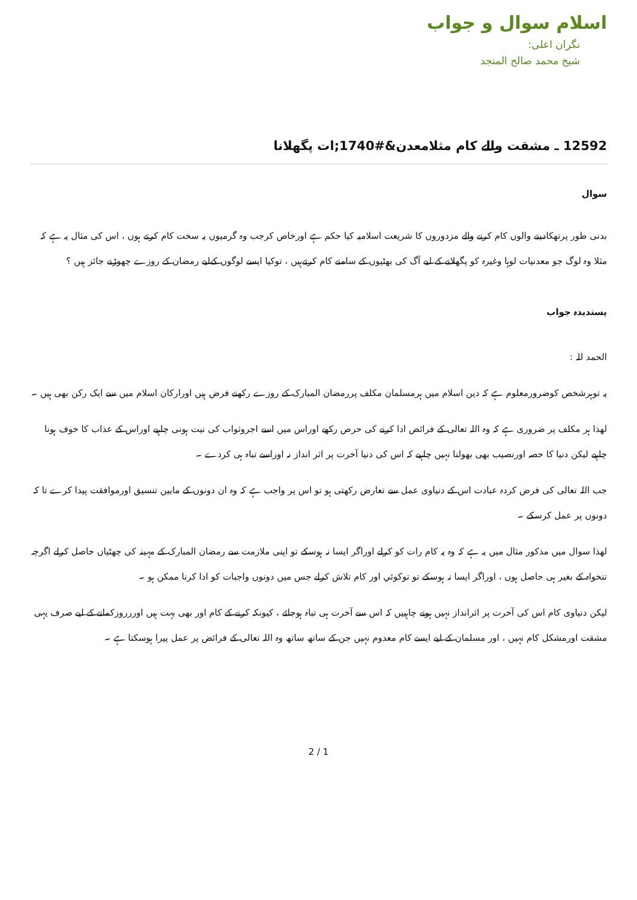اسلام سوال و جواب
نگران اعلی:
شیخ محمد صالح المنجد
12592 ـ مشقت والے کام مثلامعدن&#1740;ات پگھلانا
سوال
بدنی طور پرتھکادینے والوں کام کرنے والے مزدوروں کا شریعت اسلامیہ کیا حکم ہے اورخاص کرجب وہ گرمیوں یہ سخت کام کرتے ہوں ، اس کی مثال یہ ہے کہ مثلا وہ لوگ جو معدنیات لوہا وغیرہ کو پگھلانے کے لیے آگ کی بھٹیوں کے سامنے کام کرتےہیں ، توکیا ایسے لوگوں کےلیے رمضان کے روزے چھوڑنے جائز ہیں ؟
پسندیدہ جواب
الحمد للہ :
یہ توہرشخص کوضرورمعلوم ہے کہ دین اسلام میں ہرمسلمان مکلف پررمضان المبارک کے روزے رکھنے فرض ہیں اورارکان اسلام میں سے ایک رکن بھی ہیں ۔
لھذا ہر مکلف پر ضروری ہے کہ وہ اللہ تعالی کے فرائض ادا کرنے کی حرص رکھے اوراس میں اسے اجروثواب کی نیت ہونی چاہیے اوراس کے عذاب کا خوف ہونا چاہیے لیکن دنیا کا حصہ اورنصیب بھی بھولنا نہیں چاہیے کہ اس کی دنیا آخرت پر اثر انداز نہ اوراسے تباہ ہی کردے ۔
جب اللہ تعالی کی فرض کردہ عبادت اس کے دنیاوی عمل سے تعارض رکھتی ہو تو اس پر واجب ہے کہ وہ ان دونوں کے مابین تنسیق اورموافقت پیدا کرے تا کہ دونوں پر عمل کرسکے ۔
لھذا سوال میں مذکور مثال میں یہ ہے کہ وہ یہ کام رات کو کرلے اوراگر ایسا نہ ہوسکے تو اپنی ملازمت سے رمضان المبارک کے مہینہ کی چھٹیاں حاصل کرلے اگرچہ تنخواہ کے بغیر ہی حاصل ہوں ، اوراگر ایسا نہ ہوسکے تو توکوئي اور کام تلاش کرلے جس میں دونوں واجبات کو ادا کرنا ممکن ہو ۔
لیکن دنیاوی کام اس کی آخرت پر اثرانداز نہیں ہونے چاہییں کہ اس سے آخرت ہی تباہ ہوجائے ، کیونکہ کرنے کے کام اور بھی بہت ہیں اوررروزکمانے کے لیے صرف یہی مشقت اورمشکل کام نہیں ، اور مسلمان کے لیے ایسے کام معدوم نہیں جن کے ساتھ ساتھ وہ اللہ تعالی کے فرائض پر عمل پیرا ہوسکتا ہے ۔
2 / 1